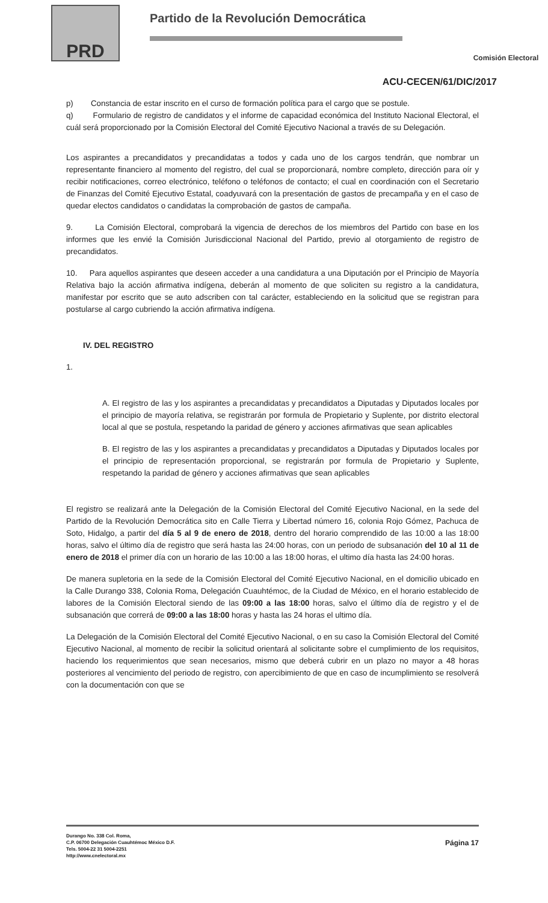PRD
Partido de la Revolución Democrática
Comisión Electoral
ACU-CECEN/61/DIC/2017
p) Constancia de estar inscrito en el curso de formación política para el cargo que se postule.
q) Formulario de registro de candidatos y el informe de capacidad económica del Instituto Nacional Electoral, el cuál será proporcionado por la Comisión Electoral del Comité Ejecutivo Nacional a través de su Delegación.
Los aspirantes a precandidatos y precandidatas a todos y cada uno de los cargos tendrán, que nombrar un representante financiero al momento del registro, del cual se proporcionará, nombre completo, dirección para oír y recibir notificaciones, correo electrónico, teléfono o teléfonos de contacto; el cual en coordinación con el Secretario de Finanzas del Comité Ejecutivo Estatal, coadyuvará con la presentación de gastos de precampaña y en el caso de quedar electos candidatos o candidatas la comprobación de gastos de campaña.
9. La Comisión Electoral, comprobará la vigencia de derechos de los miembros del Partido con base en los informes que les envié la Comisión Jurisdiccional Nacional del Partido, previo al otorgamiento de registro de precandidatos.
10. Para aquellos aspirantes que deseen acceder a una candidatura a una Diputación por el Principio de Mayoría Relativa bajo la acción afirmativa indígena, deberán al momento de que soliciten su registro a la candidatura, manifestar por escrito que se auto adscriben con tal carácter, estableciendo en la solicitud que se registran para postularse al cargo cubriendo la acción afirmativa indígena.
IV. DEL REGISTRO
1.
A. El registro de las y los aspirantes a precandidatas y precandidatos a Diputadas y Diputados locales por el principio de mayoría relativa, se registrarán por formula de Propietario y Suplente, por distrito electoral local al que se postula, respetando la paridad de género y acciones afirmativas que sean aplicables
B. El registro de las y los aspirantes a precandidatas y precandidatos a Diputadas y Diputados locales por el principio de representación proporcional, se registrarán por formula de Propietario y Suplente, respetando la paridad de género y acciones afirmativas que sean aplicables
El registro se realizará ante la Delegación de la Comisión Electoral del Comité Ejecutivo Nacional, en la sede del Partido de la Revolución Democrática sito en Calle Tierra y Libertad número 16, colonia Rojo Gómez, Pachuca de Soto, Hidalgo, a partir del día 5 al 9 de enero de 2018, dentro del horario comprendido de las 10:00 a las 18:00 horas, salvo el último día de registro que será hasta las 24:00 horas, con un periodo de subsanación del 10 al 11 de enero de 2018 el primer día con un horario de las 10:00 a las 18:00 horas, el ultimo día hasta las 24:00 horas.
De manera supletoria en la sede de la Comisión Electoral del Comité Ejecutivo Nacional, en el domicilio ubicado en la Calle Durango 338, Colonia Roma, Delegación Cuauhtémoc, de la Ciudad de México, en el horario establecido de labores de la Comisión Electoral siendo de las 09:00 a las 18:00 horas, salvo el último día de registro y el de subsanación que correrá de 09:00 a las 18:00 horas y hasta las 24 horas el ultimo día.
La Delegación de la Comisión Electoral del Comité Ejecutivo Nacional, o en su caso la Comisión Electoral del Comité Ejecutivo Nacional, al momento de recibir la solicitud orientará al solicitante sobre el cumplimiento de los requisitos, haciendo los requerimientos que sean necesarios, mismo que deberá cubrir en un plazo no mayor a 48 horas posteriores al vencimiento del periodo de registro, con apercibimiento de que en caso de incumplimiento se resolverá con la documentación con que se
Durango No. 338 Col. Roma,
C.P. 06700 Delegación Cuauhtémoc México D.F.
Tels. 5004-22 31 5004-2251
http://www.cnelectoral.mx
Página 17